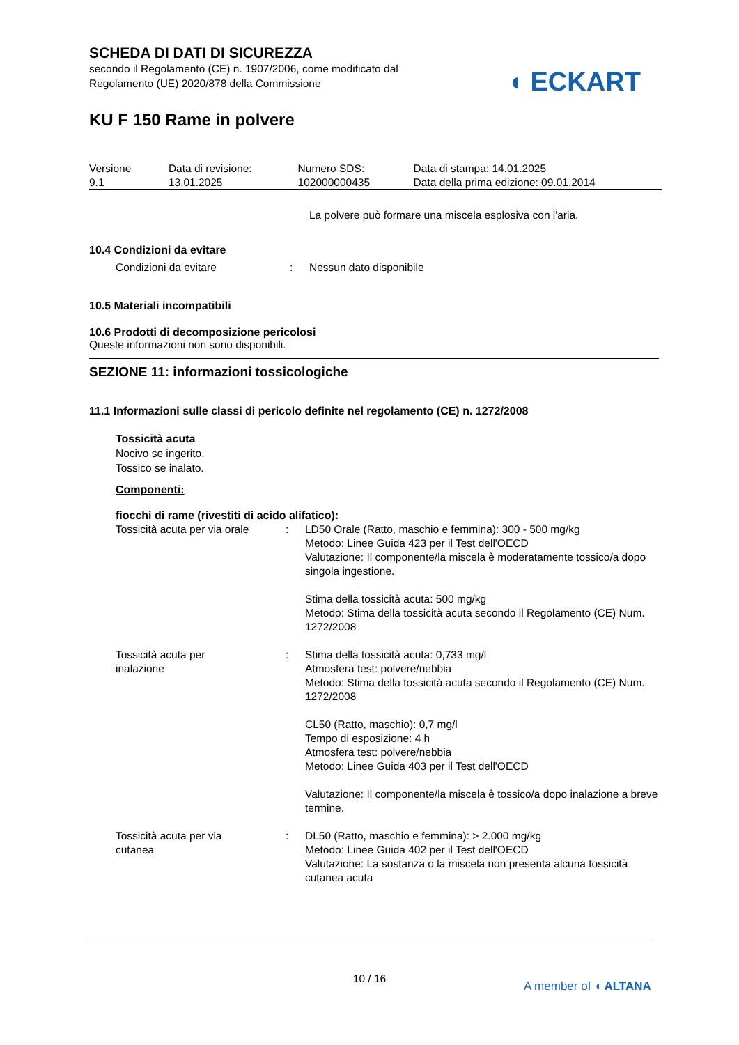SCHEDA DI DATI DI SICUREZZA
secondo il Regolamento (CE) n. 1907/2006, come modificato dal
Regolamento (UE) 2020/878 della Commissione
KU F 150 Rame in polvere
◖ ECKART
| Versione 9.1 | Data di revisione: 13.01.2025 | Numero SDS: 102000000435 | Data di stampa: 14.01.2025 Data della prima edizione: 09.01.2014 |
La polvere può formare una miscela esplosiva con l'aria.
10.4 Condizioni da evitare
| Condizioni da evitare | : | Nessun dato disponibile |
10.5 Materiali incompatibili
10.6 Prodotti di decomposizione pericolosi
Queste informazioni non sono disponibili.
SEZIONE 11: informazioni tossicologiche
11.1 Informazioni sulle classi di pericolo definite nel regolamento (CE) n. 1272/2008
Tossicità acuta
Nocivo se ingerito.
Tossico se inalato.
Componenti:
fiocchi di rame (rivestiti di acido alifatico):
| Tossicità acuta per via orale | : | LD50 Orale (Ratto, maschio e femmina): 300 - 500 mg/kg Metodo: Linee Guida 423 per il Test dell'OECD Valutazione: Il componente/la miscela è moderatamente tossico/a dopo singola ingestione. Stima della tossicità acuta: 500 mg/kg Metodo: Stima della tossicità acuta secondo il Regolamento (CE) Num. 1272/2008 |
| Tossicità acuta per inalazione | : | Stima della tossicità acuta: 0,733 mg/l Atmosfera test: polvere/nebbia Metodo: Stima della tossicità acuta secondo il Regolamento (CE) Num. 1272/2008 CL50 (Ratto, maschio): 0,7 mg/l Tempo di esposizione: 4 h Atmosfera test: polvere/nebbia Metodo: Linee Guida 403 per il Test dell'OECD Valutazione: Il componente/la miscela è tossico/a dopo inalazione a breve termine. |
| Tossicità acuta per via cutanea | : | DL50 (Ratto, maschio e femmina): > 2.000 mg/kg Metodo: Linee Guida 402 per il Test dell'OECD Valutazione: La sostanza o la miscela non presenta alcuna tossicità cutanea acuta |
10 / 16
A member of ◖ ALTANA